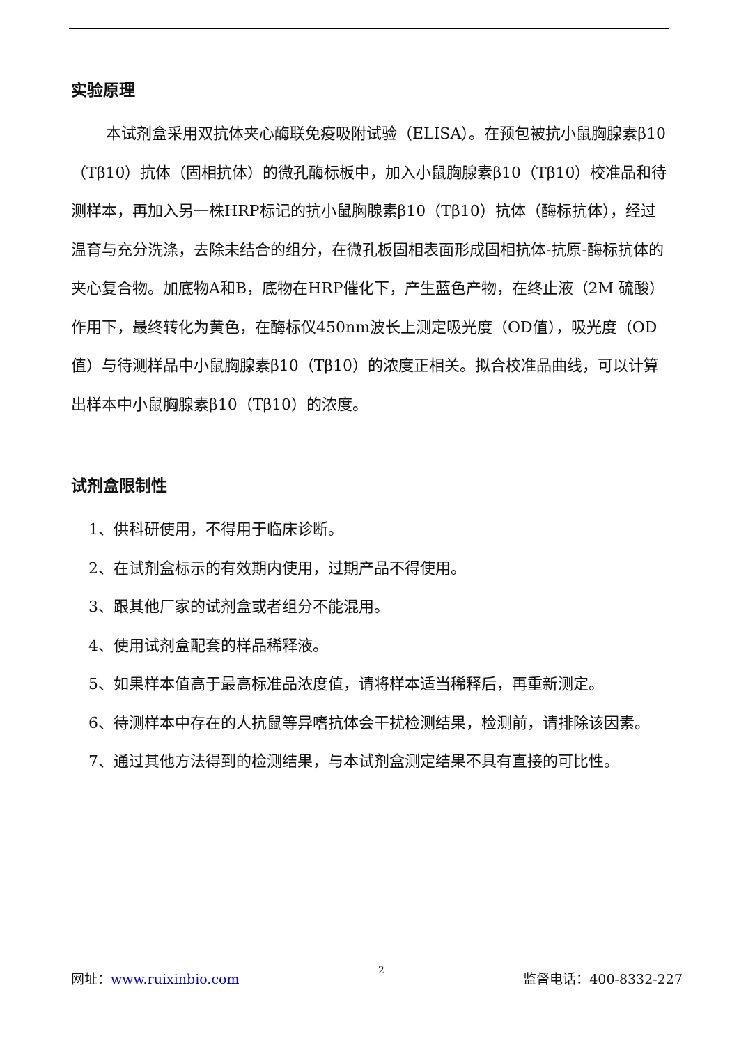实验原理
本试剂盒采用双抗体夹心酶联免疫吸附试验（ELISA）。在预包被抗小鼠胸腺素β10（Tβ10）抗体（固相抗体）的微孔酶标板中，加入小鼠胸腺素β10（Tβ10）校准品和待测样本，再加入另一株HRP标记的抗小鼠胸腺素β10（Tβ10）抗体（酶标抗体），经过温育与充分洗涤，去除未结合的组分，在微孔板固相表面形成固相抗体-抗原-酶标抗体的夹心复合物。加底物A和B，底物在HRP催化下，产生蓝色产物，在终止液（2M 硫酸）作用下，最终转化为黄色，在酶标仪450nm波长上测定吸光度（OD值），吸光度（OD值）与待测样品中小鼠胸腺素β10（Tβ10）的浓度正相关。拟合校准品曲线，可以计算出样本中小鼠胸腺素β10（Tβ10）的浓度。
试剂盒限制性
1、供科研使用，不得用于临床诊断。
2、在试剂盒标示的有效期内使用，过期产品不得使用。
3、跟其他厂家的试剂盒或者组分不能混用。
4、使用试剂盒配套的样品稀释液。
5、如果样本值高于最高标准品浓度值，请将样本适当稀释后，再重新测定。
6、待测样本中存在的人抗鼠等异嗜抗体会干扰检测结果，检测前，请排除该因素。
7、通过其他方法得到的检测结果，与本试剂盒测定结果不具有直接的可比性。
网址：www.ruixinbio.com 2 监督电话：400-8332-227